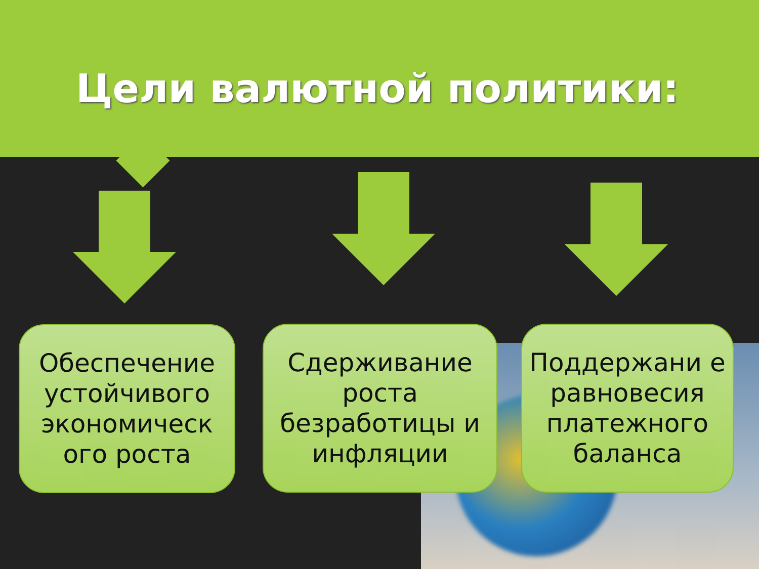Цели валютной политики:
Обеспечение устойчивого экономическ ого роста
Сдерживание роста безработицы и инфляции
Поддержани е равновесия платежного баланса